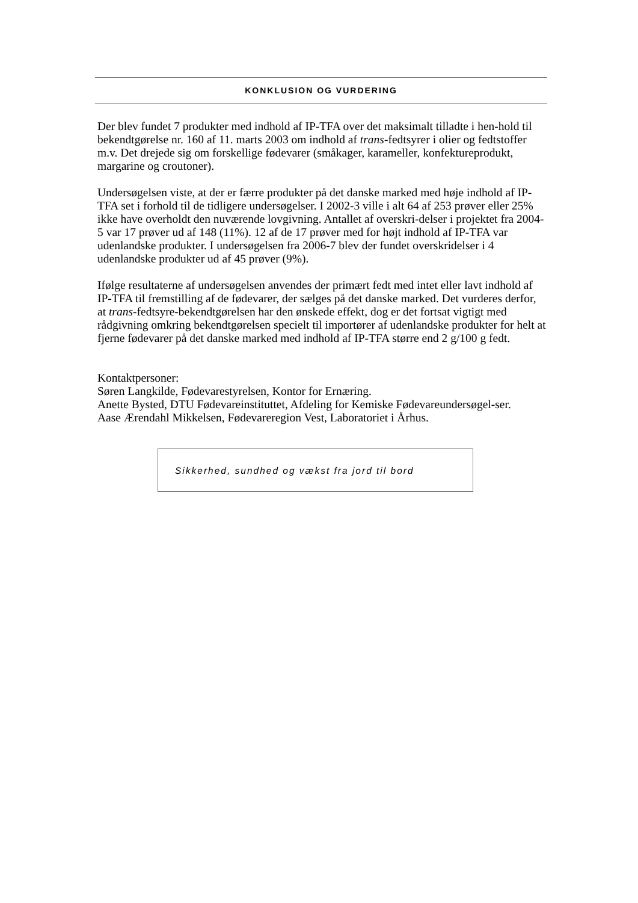KONKLUSION OG VURDERING
Der blev fundet 7 produkter med indhold af IP-TFA over det maksimalt tilladte i hen-hold til bekendtgørelse nr. 160 af 11. marts 2003 om indhold af trans-fedtsyrer i olier og fedtstoffer m.v. Det drejede sig om forskellige fødevarer (småkager, karameller, konfektureprodukt, margarine og croutoner).
Undersøgelsen viste, at der er færre produkter på det danske marked med høje indhold af IP-TFA set i forhold til de tidligere undersøgelser. I 2002-3 ville i alt 64 af 253 prøver eller 25% ikke have overholdt den nuværende lovgivning. Antallet af overskri-delser i projektet fra 2004-5 var 17 prøver ud af 148 (11%). 12 af de 17 prøver med for højt indhold af IP-TFA var udenlandske produkter. I undersøgelsen fra 2006-7 blev der fundet overskridelser i 4 udenlandske produkter ud af 45 prøver (9%).
Ifølge resultaterne af undersøgelsen anvendes der primært fedt med intet eller lavt indhold af IP-TFA til fremstilling af de fødevarer, der sælges på det danske marked. Det vurderes derfor, at trans-fedtsyre-bekendtgørelsen har den ønskede effekt, dog er det fortsat vigtigt med rådgivning omkring bekendtgørelsen specielt til importører af udenlandske produkter for helt at fjerne fødevarer på det danske marked med indhold af IP-TFA større end 2 g/100 g fedt.
Kontaktpersoner:
Søren Langkilde, Fødevarestyrelsen, Kontor for Ernæring.
Anette Bysted, DTU Fødevareinstituttet, Afdeling for Kemiske Fødevareundersøgel-ser.
Aase Ærendahl Mikkelsen, Fødevareregion Vest, Laboratoriet i Århus.
Sikkerhed, sundhed og vækst fra jord til bord